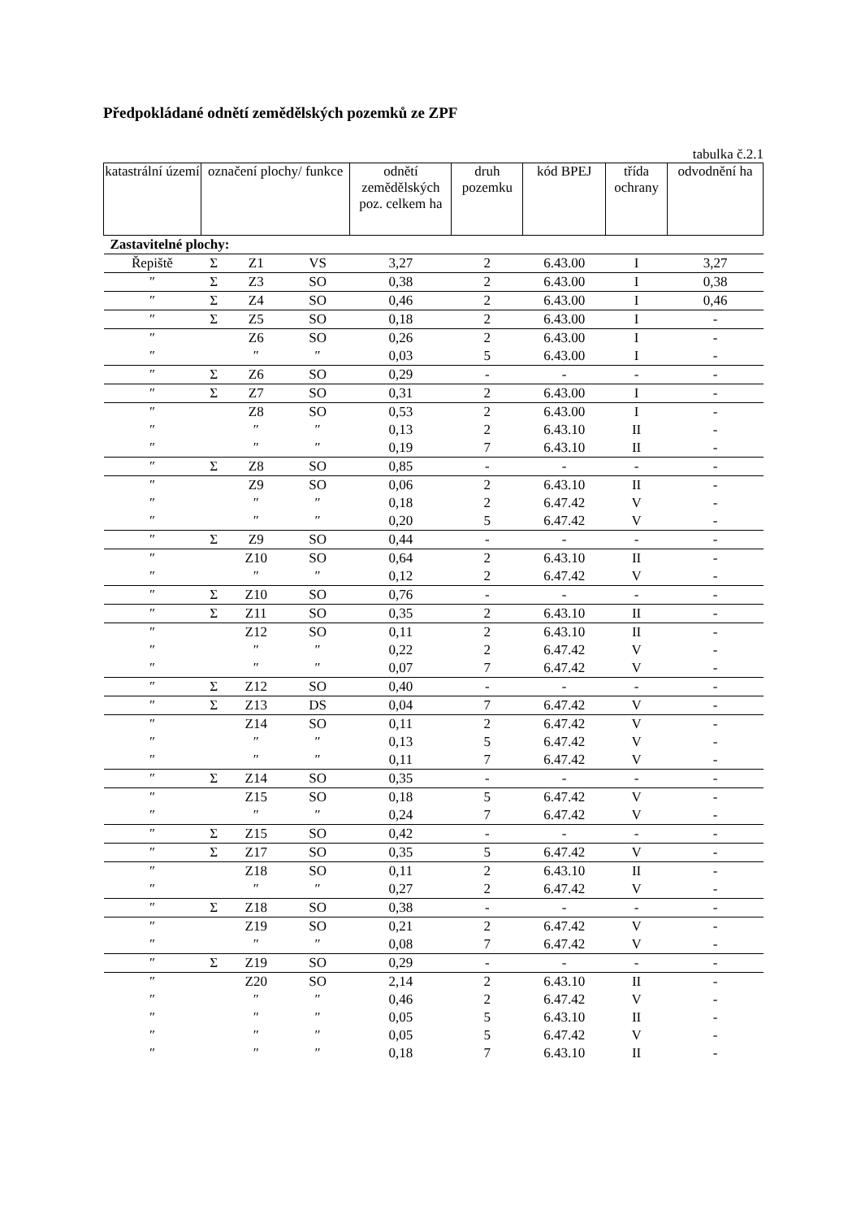Předpokládané odnětí zemědělských pozemků ze ZPF
tabulka č.2.1
| katastrální území | označení plochy/ funkce | | | odnětí zemědělských poz. celkem ha | druh pozemku | kód BPEJ | třída ochrany | odvodnění ha |
| --- | --- | --- | --- | --- | --- | --- | --- | --- |
| Zastavitelné plochy: | | | | | | | | |
| Řepiště | Σ | Z1 | VS | 3,27 | 2 | 6.43.00 | I | 3,27 |
| ″ | Σ | Z3 | SO | 0,38 | 2 | 6.43.00 | I | 0,38 |
| ″ | Σ | Z4 | SO | 0,46 | 2 | 6.43.00 | I | 0,46 |
| ″ | Σ | Z5 | SO | 0,18 | 2 | 6.43.00 | I | - |
| ″ | | Z6 | SO | 0,26 | 2 | 6.43.00 | I | - |
| ″ | | ″ | ″ | 0,03 | 5 | 6.43.00 | I | - |
| ″ | Σ | Z6 | SO | 0,29 | - | - | - | - |
| ″ | Σ | Z7 | SO | 0,31 | 2 | 6.43.00 | I | - |
| ″ | | Z8 | SO | 0,53 | 2 | 6.43.00 | I | - |
| ″ | | ″ | ″ | 0,13 | 2 | 6.43.10 | II | - |
| ″ | | ″ | ″ | 0,19 | 7 | 6.43.10 | II | - |
| ″ | Σ | Z8 | SO | 0,85 | - | - | - | - |
| ″ | | Z9 | SO | 0,06 | 2 | 6.43.10 | II | - |
| ″ | | ″ | ″ | 0,18 | 2 | 6.47.42 | V | - |
| ″ | | ″ | ″ | 0,20 | 5 | 6.47.42 | V | - |
| ″ | Σ | Z9 | SO | 0,44 | - | - | - | - |
| ″ | | Z10 | SO | 0,64 | 2 | 6.43.10 | II | - |
| ″ | | ″ | ″ | 0,12 | 2 | 6.47.42 | V | - |
| ″ | Σ | Z10 | SO | 0,76 | - | - | - | - |
| ″ | Σ | Z11 | SO | 0,35 | 2 | 6.43.10 | II | - |
| ″ | | Z12 | SO | 0,11 | 2 | 6.43.10 | II | - |
| ″ | | ″ | ″ | 0,22 | 2 | 6.47.42 | V | - |
| ″ | | ″ | ″ | 0,07 | 7 | 6.47.42 | V | - |
| ″ | Σ | Z12 | SO | 0,40 | - | - | - | - |
| ″ | Σ | Z13 | DS | 0,04 | 7 | 6.47.42 | V | - |
| ″ | | Z14 | SO | 0,11 | 2 | 6.47.42 | V | - |
| ″ | | ″ | ″ | 0,13 | 5 | 6.47.42 | V | - |
| ″ | | ″ | ″ | 0,11 | 7 | 6.47.42 | V | - |
| ″ | Σ | Z14 | SO | 0,35 | - | - | - | - |
| ″ | | Z15 | SO | 0,18 | 5 | 6.47.42 | V | - |
| ″ | | ″ | ″ | 0,24 | 7 | 6.47.42 | V | - |
| ″ | Σ | Z15 | SO | 0,42 | - | - | - | - |
| ″ | Σ | Z17 | SO | 0,35 | 5 | 6.47.42 | V | - |
| ″ | | Z18 | SO | 0,11 | 2 | 6.43.10 | II | - |
| ″ | | ″ | ″ | 0,27 | 2 | 6.47.42 | V | - |
| ″ | Σ | Z18 | SO | 0,38 | - | - | - | - |
| ″ | | Z19 | SO | 0,21 | 2 | 6.47.42 | V | - |
| ″ | | ″ | ″ | 0,08 | 7 | 6.47.42 | V | - |
| ″ | Σ | Z19 | SO | 0,29 | - | - | - | - |
| ″ | | Z20 | SO | 2,14 | 2 | 6.43.10 | II | - |
| ″ | | ″ | ″ | 0,46 | 2 | 6.47.42 | V | - |
| ″ | | ″ | ″ | 0,05 | 5 | 6.43.10 | II | - |
| ″ | | ″ | ″ | 0,05 | 5 | 6.47.42 | V | - |
| ″ | | ″ | ″ | 0,18 | 7 | 6.43.10 | II | - |